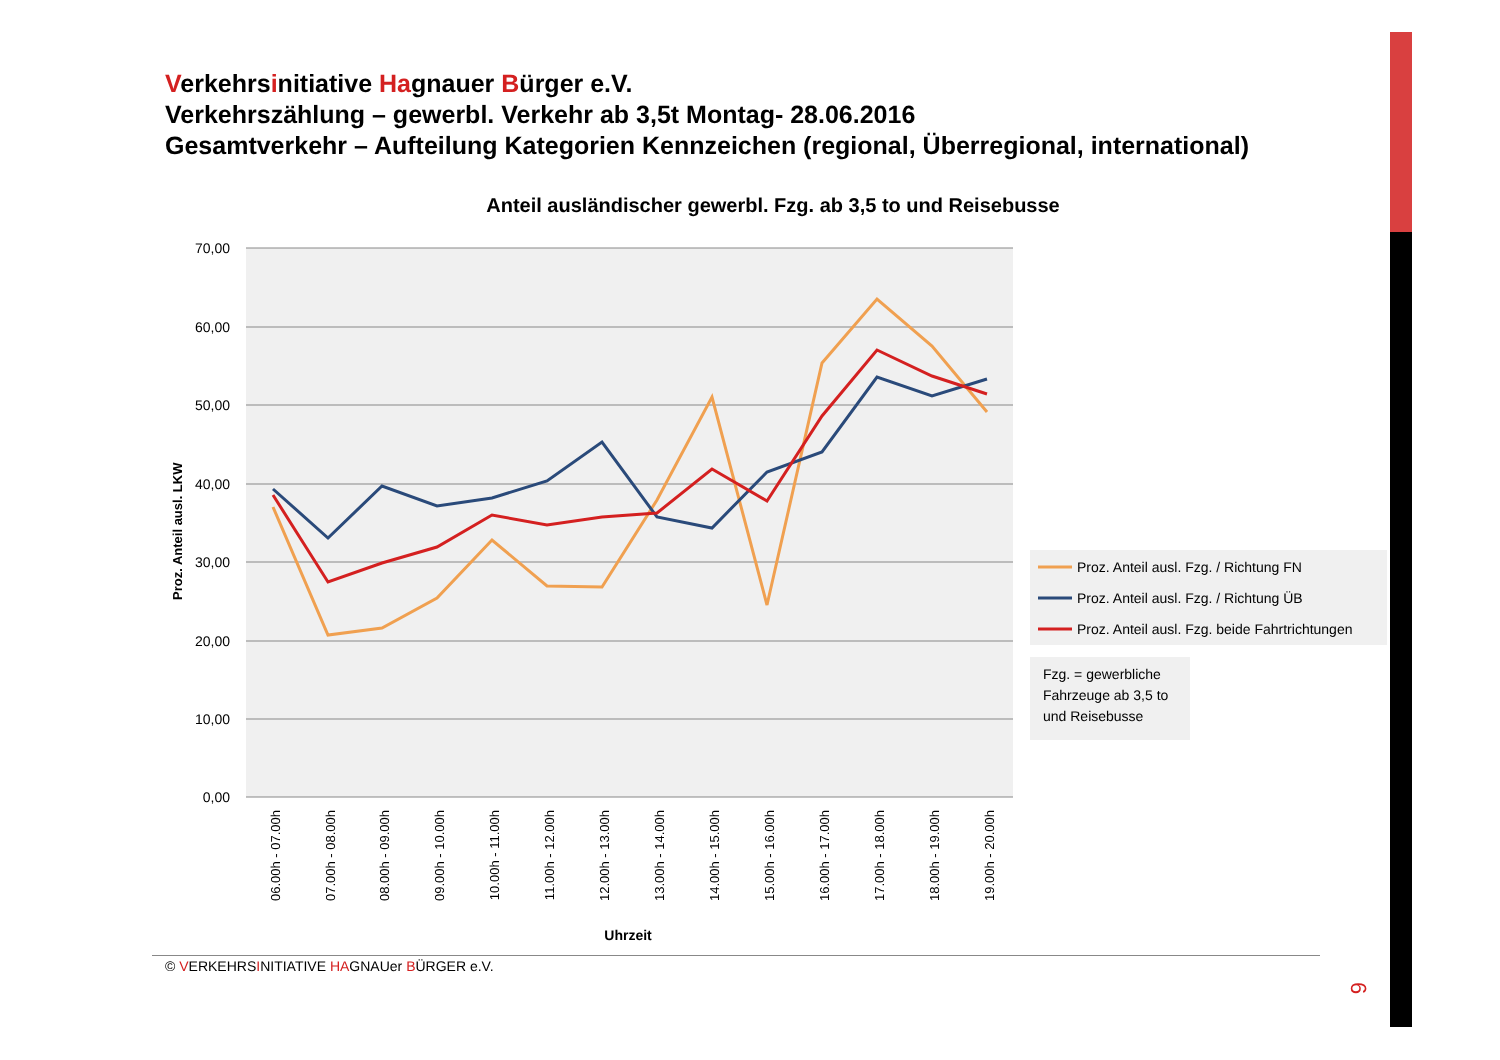Verkehrsinitiative Hagnauer Bürger e.V.
Verkehrszählung – gewerbl. Verkehr ab 3,5t Montag- 28.06.2016
Gesamtverkehr – Aufteilung Kategorien Kennzeichen (regional, Überregional, international)
Anteil ausländischer gewerbl. Fzg. ab 3,5 to und Reisebusse
70,00
60,00
50,00
40,00
30,00
20,00
10,00
0,00
Proz. Anteil ausl. LKW
06.00h - 07.00h
07.00h - 08.00h
08.00h - 09.00h
09.00h - 10.00h
10.00h - 11.00h
11.00h - 12.00h
12.00h - 13.00h
13.00h - 14.00h
14.00h - 15.00h
15.00h - 16.00h
16.00h - 17.00h
17.00h - 18.00h
18.00h - 19.00h
19.00h - 20.00h
Uhrzeit
Proz. Anteil ausl. Fzg. / Richtung FN
Proz. Anteil ausl. Fzg. / Richtung ÜB
Proz. Anteil ausl. Fzg. beide Fahrtrichtungen
Fzg. = gewerbliche
Fahrzeuge ab 3,5 to
und Reisebusse
© VERKEHRSINITIATIVE HAGNAUer BÜRGER e.V.
6